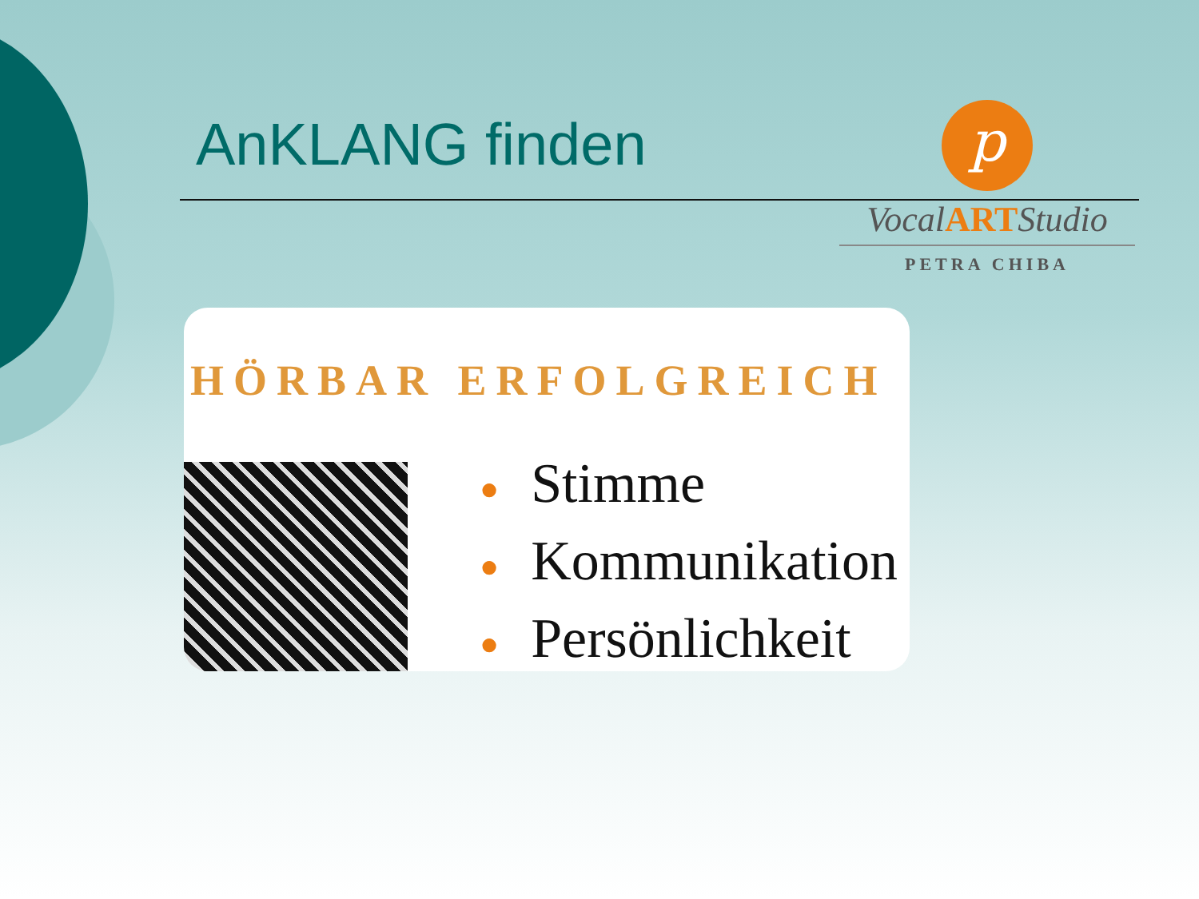AnKLANG finden
p
VocalARTStudio
PETRA CHIBA
HÖRBAR ERFOLGREICH
● Stimme
● Kommunikation
● Persönlichkeit